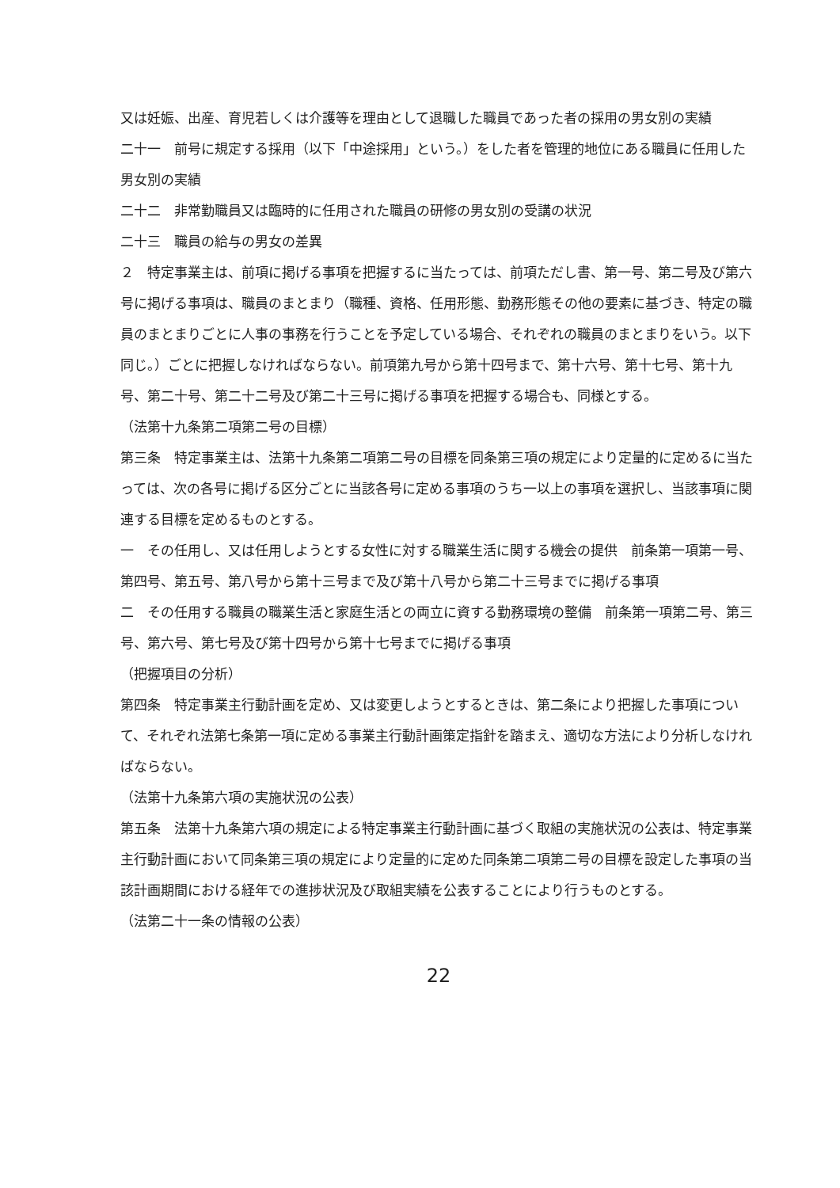又は妊娠、出産、育児若しくは介護等を理由として退職した職員であった者の採用の男女別の実績
二十一　前号に規定する採用（以下「中途採用」という。）をした者を管理的地位にある職員に任用した男女別の実績
二十二　非常勤職員又は臨時的に任用された職員の研修の男女別の受講の状況
二十三　職員の給与の男女の差異
２　特定事業主は、前項に掲げる事項を把握するに当たっては、前項ただし書、第一号、第二号及び第六号に掲げる事項は、職員のまとまり（職種、資格、任用形態、勤務形態その他の要素に基づき、特定の職員のまとまりごとに人事の事務を行うことを予定している場合、それぞれの職員のまとまりをいう。以下同じ。）ごとに把握しなければならない。前項第九号から第十四号まで、第十六号、第十七号、第十九号、第二十号、第二十二号及び第二十三号に掲げる事項を把握する場合も、同様とする。
（法第十九条第二項第二号の目標）
第三条　特定事業主は、法第十九条第二項第二号の目標を同条第三項の規定により定量的に定めるに当たっては、次の各号に掲げる区分ごとに当該各号に定める事項のうち一以上の事項を選択し、当該事項に関連する目標を定めるものとする。
一　その任用し、又は任用しようとする女性に対する職業生活に関する機会の提供　前条第一項第一号、第四号、第五号、第八号から第十三号まで及び第十八号から第二十三号までに掲げる事項
二　その任用する職員の職業生活と家庭生活との両立に資する勤務環境の整備　前条第一項第二号、第三号、第六号、第七号及び第十四号から第十七号までに掲げる事項
（把握項目の分析）
第四条　特定事業主行動計画を定め、又は変更しようとするときは、第二条により把握した事項について、それぞれ法第七条第一項に定める事業主行動計画策定指針を踏まえ、適切な方法により分析しなければならない。
（法第十九条第六項の実施状況の公表）
第五条　法第十九条第六項の規定による特定事業主行動計画に基づく取組の実施状況の公表は、特定事業主行動計画において同条第三項の規定により定量的に定めた同条第二項第二号の目標を設定した事項の当該計画期間における経年での進捗状況及び取組実績を公表することにより行うものとする。
（法第二十一条の情報の公表）
22